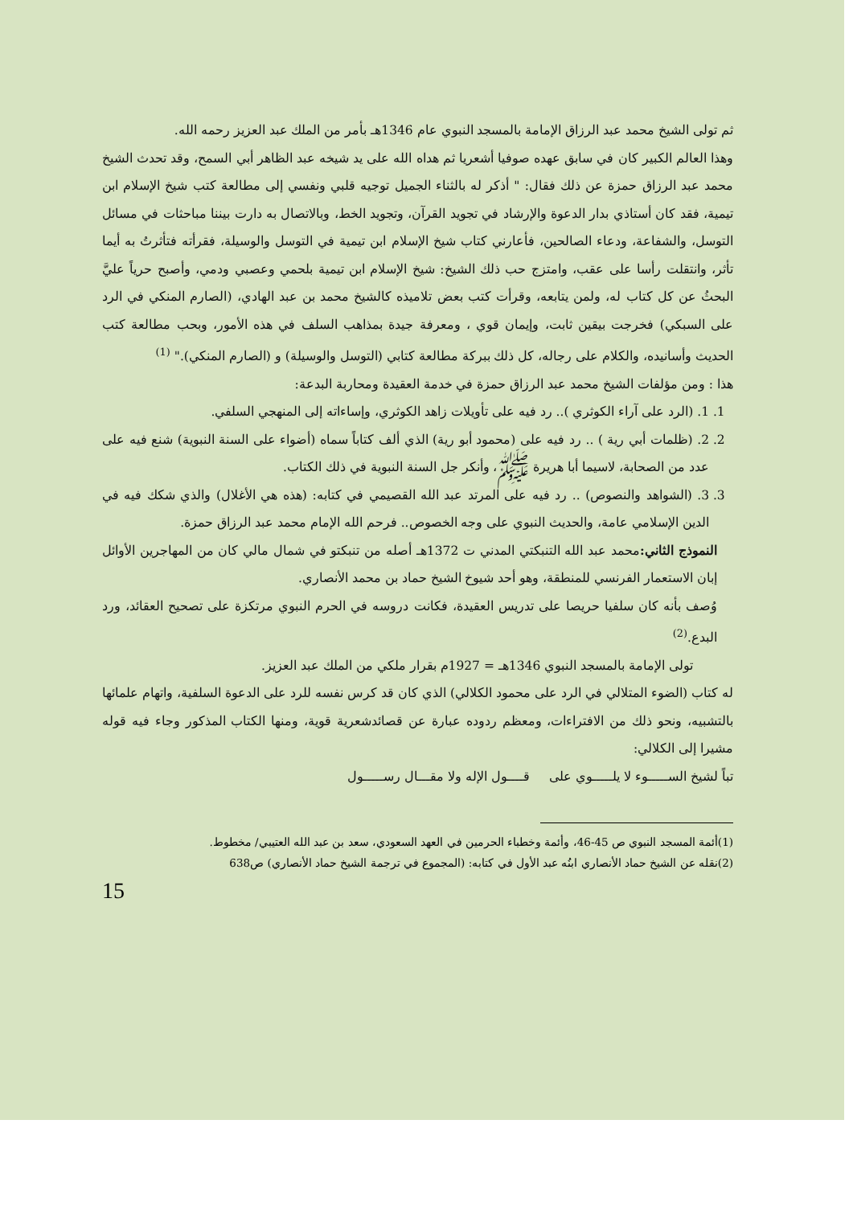ثم تولى الشيخ محمد عبد الرزاق الإمامة بالمسجد النبوي عام 1346هـ بأمر من الملك عبد العزيز رحمه الله.
وهذا العالم الكبير كان في سابق عهده صوفيا أشعريا ثم هداه الله على يد شيخه عبد الظاهر أبي السمح، وقد تحدث الشيخ محمد عبد الرزاق حمزة عن ذلك فقال: " أذكر له بالثناء الجميل توجيه قلبي ونفسي إلى مطالعة كتب شيخ الإسلام ابن تيمية، فقد كان أستاذي بدار الدعوة والإرشاد في تجويد القرآن، وتجويد الخط، وبالاتصال به دارت بيننا مباحثات في مسائل التوسل، والشفاعة، ودعاء الصالحين، فأعارني كتاب شيخ الإسلام ابن تيمية في التوسل والوسيلة، فقرأته فتأثرتُ به أيما تأثر، وانتقلت رأسا على عقب، وامتزج حب ذلك الشيخ: شيخ الإسلام ابن تيمية بلحمي وعصبي ودمي، وأصبح حرياً عليَّ البحثُ عن كل كتاب له، ولمن يتابعه، وقرأت كتب بعض تلاميذه كالشيخ محمد بن عبد الهادي، (الصارم المنكي في الرد على السبكي) فخرجت بيقين ثابت، وإيمان قوي ، ومعرفة جيدة بمذاهب السلف في هذه الأمور، وبحب مطالعة كتب الحديث وأسانيده، والكلام على رجاله، كل ذلك ببركة مطالعة كتابي (التوسل والوسيلة) و (الصارم المنكي)." <sup>(1)</sup>
هذا : ومن مؤلفات الشيخ محمد عبد الرزاق حمزة في خدمة العقيدة ومحاربة البدعة:
1. 1. (الرد على آراء الكوثري ).. رد فيه على تأويلات زاهد الكوثري، وإساءاته إلى المنهجي السلفي.
2. 2. (ظلمات أبي رية ) .. رد فيه على (محمود أبو رية) الذي ألف كتاباً سماه (أضواء على السنة النبوية) شنع فيه على عدد من الصحابة، لاسيما أبا هريرة ﷺ، وأنكر جل السنة النبوية في ذلك الكتاب.
3. 3. (الشواهد والنصوص) .. رد فيه على المرتد عبد الله القصيمي في كتابه: (هذه هي الأغلال) والذي شكك فيه في الدين الإسلامي عامة، والحديث النبوي على وجه الخصوص.. فرحم الله الإمام محمد عبد الرزاق حمزة.
النموذج الثاني: محمد عبد الله التنبكتي المدني ت 1372هـ أصله من تنبكتو في شمال مالي كان من المهاجرين الأوائل إبان الاستعمار الفرنسي للمنطقة، وهو أحد شيوخ الشيخ حماد بن محمد الأنصاري.
وُصف بأنه كان سلفيا حريصا على تدريس العقيدة، فكانت دروسه في الحرم النبوي مرتكزة على تصحيح العقائد، ورد البدع.<sup>(2)</sup>
تولى الإمامة بالمسجد النبوي 1346هـ = 1927م بقرار ملكي من الملك عبد العزيز.
له كتاب (الضوء المتلالي في الرد على محمود الكلالي) الذي كان قد كرس نفسه للرد على الدعوة السلفية، واتهام علمائها بالتشبيه، ونحو ذلك من الافتراءات، ومعظم ردوده عبارة عن قصائدشعرية قوية، ومنها الكتاب المذكور وجاء فيه قوله مشيرا إلى الكلالي:
تباً لشيخ الســـــوء لا يلـــــوي على قــــول الإله ولا مقـــال رســـــول
(1)أئمة المسجد النبوي ص 45-46، وأئمة وخطباء الحرمين في العهد السعودي، سعد بن عبد الله العتيبي/ مخطوط.
(2)نقله عن الشيخ حماد الأنصاري ابنُه عبد الأول في كتابه: (المجموع في ترجمة الشيخ حماد الأنصاري) ص638
15